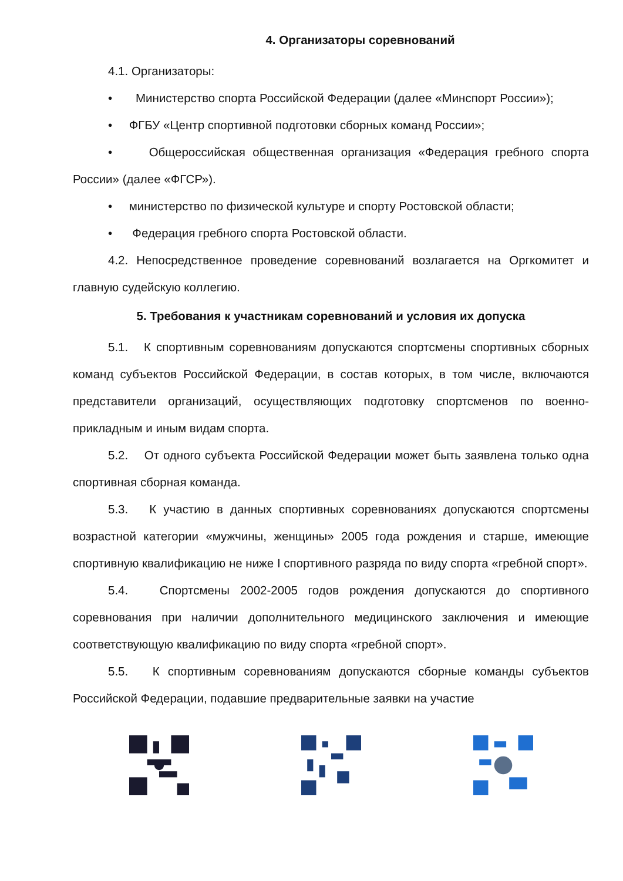4. Организаторы соревнований
4.1. Организаторы:
• Министерство спорта Российской Федерации (далее «Минспорт России»);
• ФГБУ «Центр спортивной подготовки сборных команд России»;
• Общероссийская общественная организация «Федерация гребного спорта России» (далее «ФГСР»).
• министерство по физической культуре и спорту Ростовской области;
• Федерация гребного спорта Ростовской области.
4.2. Непосредственное проведение соревнований возлагается на Оргкомитет и главную судейскую коллегию.
5. Требования к участникам соревнований и условия их допуска
5.1. К спортивным соревнованиям допускаются спортсмены спортивных сборных команд субъектов Российской Федерации, в состав которых, в том числе, включаются представители организаций, осуществляющих подготовку спортсменов по военно-прикладным и иным видам спорта.
5.2. От одного субъекта Российской Федерации может быть заявлена только одна спортивная сборная команда.
5.3. К участию в данных спортивных соревнованиях допускаются спортсмены возрастной категории «мужчины, женщины» 2005 года рождения и старше, имеющие спортивную квалификацию не ниже I спортивного разряда по виду спорта «гребной спорт».
5.4. Спортсмены 2002-2005 годов рождения допускаются до спортивного соревнования при наличии дополнительного медицинского заключения и имеющие соответствующую квалификацию по виду спорта «гребной спорт».
5.5. К спортивным соревнованиям допускаются сборные команды субъектов Российской Федерации, подавшие предварительные заявки на участие